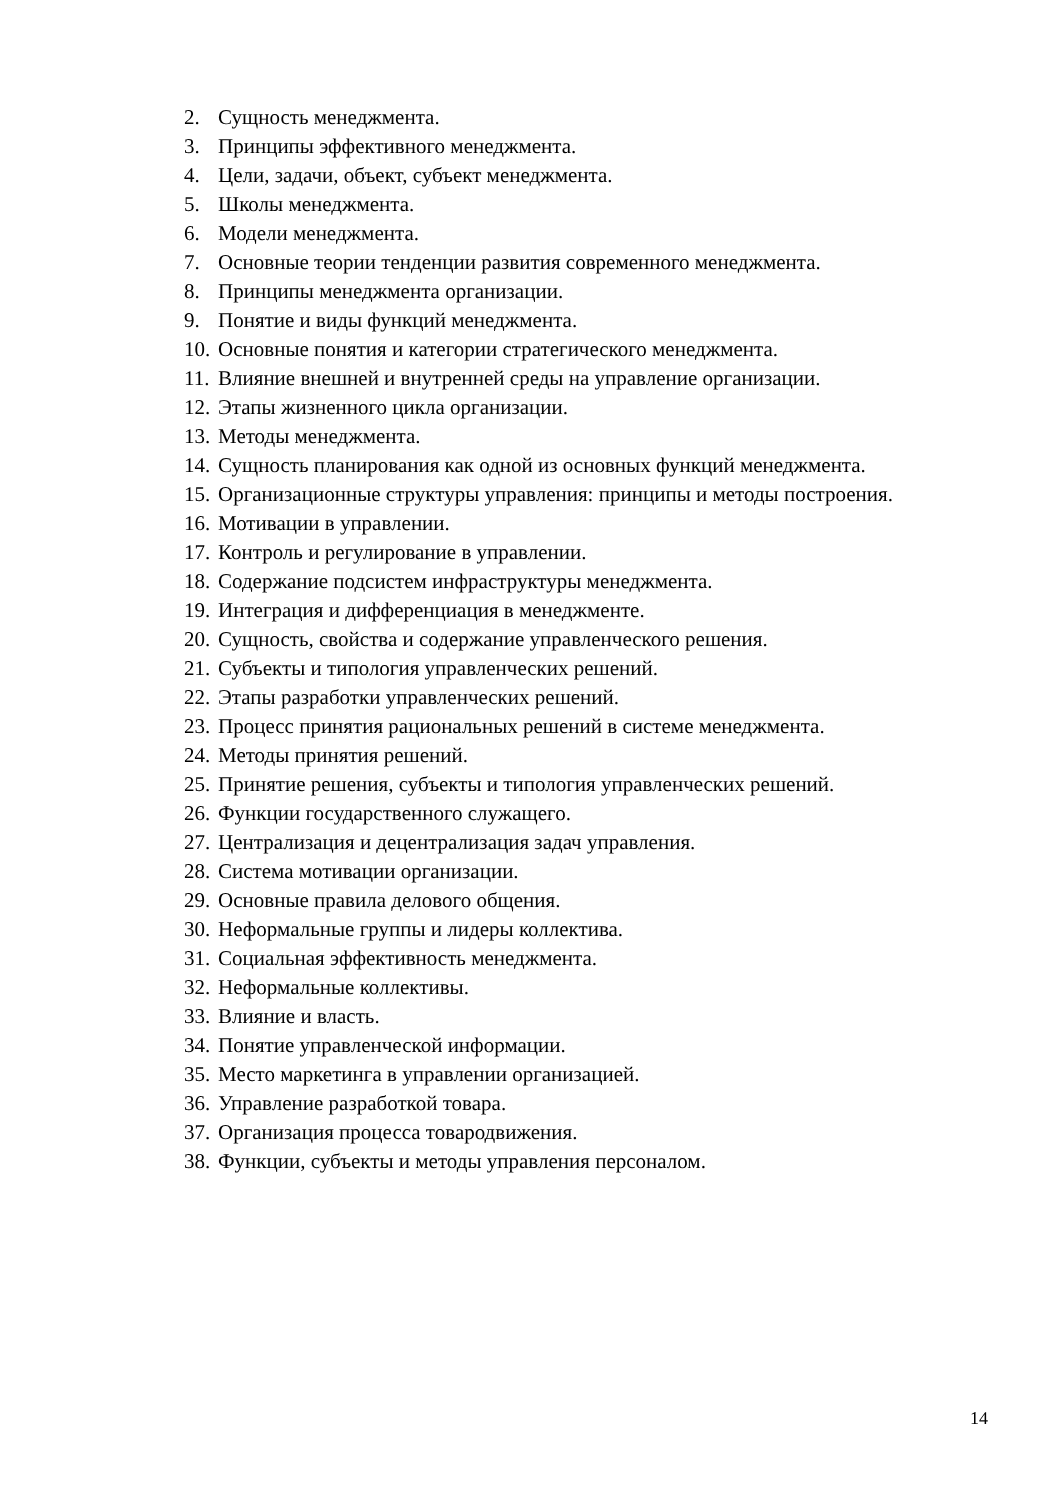2. Сущность менеджмента.
3. Принципы эффективного менеджмента.
4. Цели, задачи, объект, субъект менеджмента.
5. Школы менеджмента.
6. Модели менеджмента.
7. Основные теории тенденции развития современного менеджмента.
8. Принципы менеджмента организации.
9. Понятие и виды функций менеджмента.
10. Основные понятия и категории стратегического менеджмента.
11. Влияние внешней и внутренней среды на управление организации.
12. Этапы жизненного цикла организации.
13. Методы менеджмента.
14. Сущность планирования как одной из основных функций менеджмента.
15. Организационные структуры управления: принципы и методы построения.
16. Мотивации в управлении.
17. Контроль и регулирование в управлении.
18. Содержание подсистем инфраструктуры менеджмента.
19. Интеграция и дифференциация в менеджменте.
20. Сущность, свойства и содержание управленческого решения.
21. Субъекты и типология управленческих решений.
22. Этапы разработки управленческих решений.
23. Процесс принятия рациональных решений в системе менеджмента.
24. Методы принятия решений.
25. Принятие решения, субъекты и типология управленческих решений.
26. Функции государственного служащего.
27. Централизация и децентрализация задач управления.
28. Система мотивации организации.
29. Основные правила делового общения.
30. Неформальные группы и лидеры коллектива.
31. Социальная эффективность менеджмента.
32. Неформальные коллективы.
33. Влияние и власть.
34. Понятие управленческой информации.
35. Место маркетинга в управлении организацией.
36. Управление разработкой товара.
37. Организация процесса товародвижения.
38. Функции, субъекты и методы управления персоналом.
14